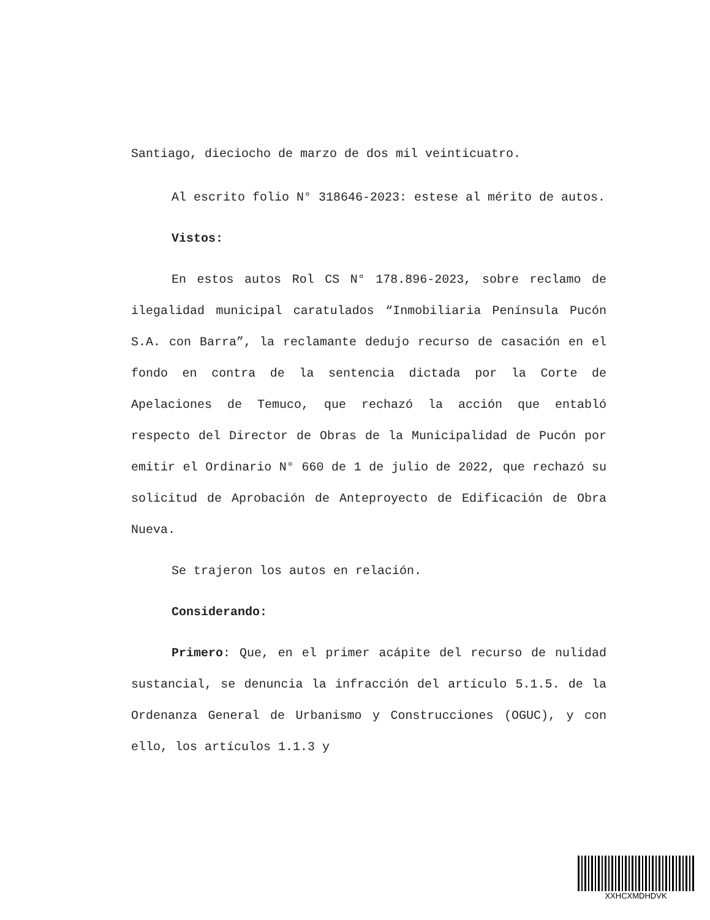Santiago, dieciocho de marzo de dos mil veinticuatro.
Al escrito folio N° 318646-2023: estese al mérito de autos.
Vistos:
En estos autos Rol CS N° 178.896-2023, sobre reclamo de ilegalidad municipal caratulados “Inmobiliaria Península Pucón S.A. con Barra”, la reclamante dedujo recurso de casación en el fondo en contra de la sentencia dictada por la Corte de Apelaciones de Temuco, que rechazó la acción que entabló respecto del Director de Obras de la Municipalidad de Pucón por emitir el Ordinario N° 660 de 1 de julio de 2022, que rechazó su solicitud de Aprobación de Anteproyecto de Edificación de Obra Nueva.
Se trajeron los autos en relación.
Considerando:
Primero: Que, en el primer acápite del recurso de nulidad sustancial, se denuncia la infracción del artículo 5.1.5. de la Ordenanza General de Urbanismo y Construcciones (OGUC), y con ello, los artículos 1.1.3 y
XXHCXMDHDVK